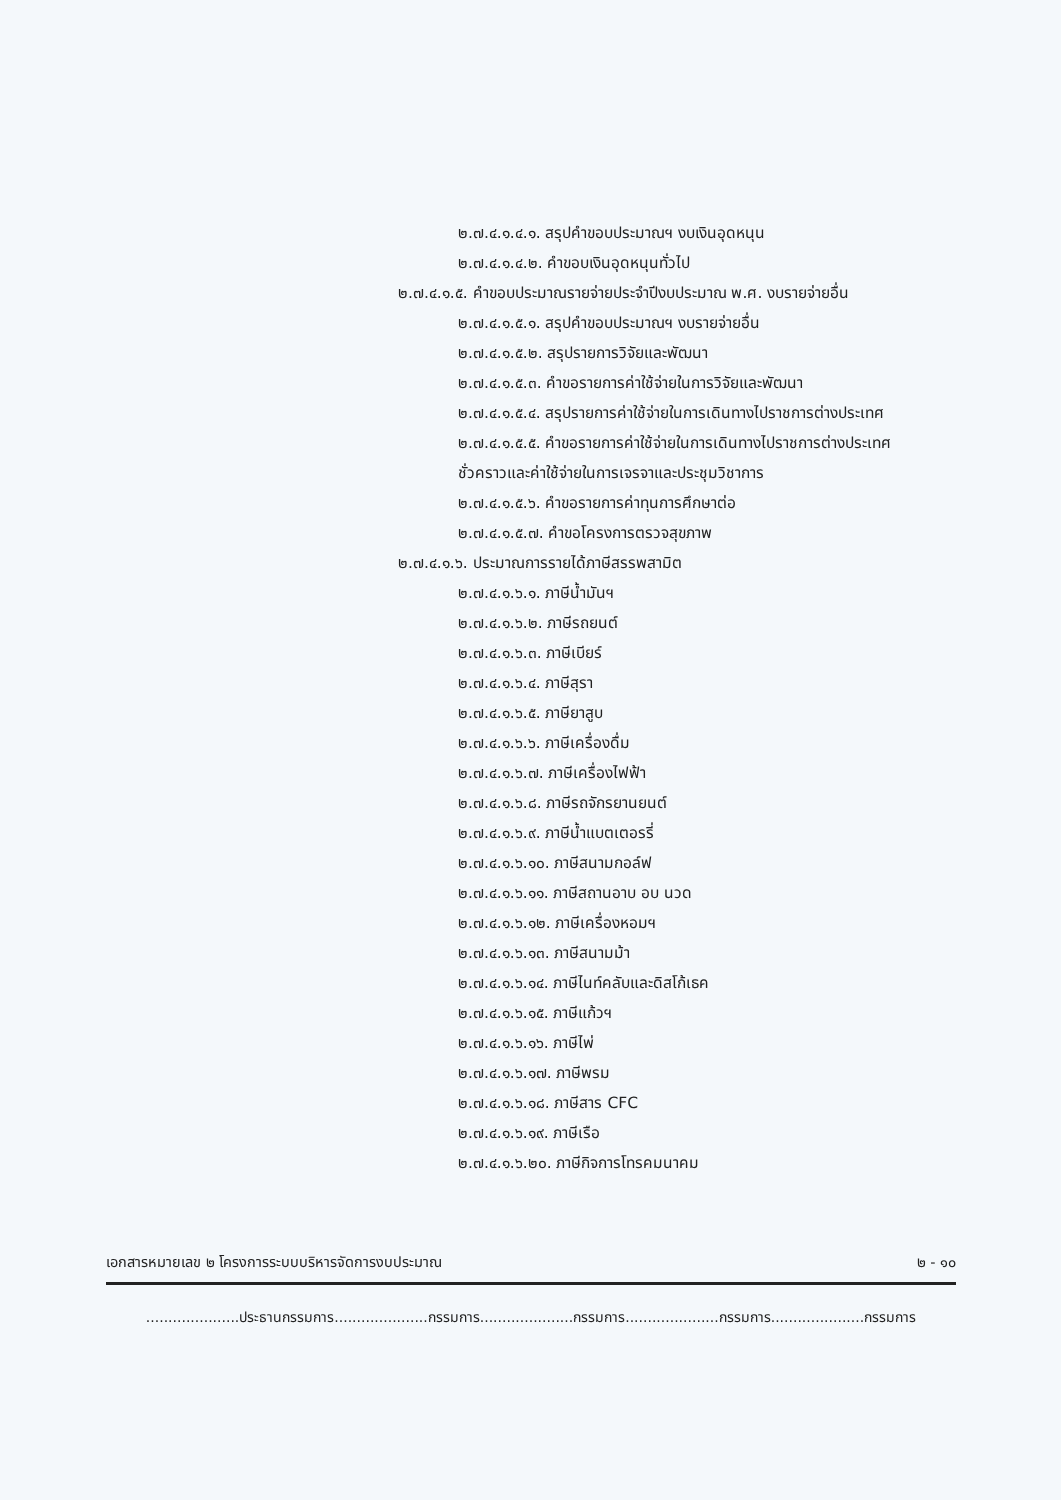๒.๗.๔.๑.๔.๑. สรุปคำขอบประมาณฯ งบเงินอุดหนุน
๒.๗.๔.๑.๔.๒. คำขอบเงินอุดหนุนทั่วไป
๒.๗.๔.๑.๕. คำขอบประมาณรายจ่ายประจำปีงบประมาณ พ.ศ. งบรายจ่ายอื่น
๒.๗.๔.๑.๕.๑. สรุปคำขอบประมาณฯ งบรายจ่ายอื่น
๒.๗.๔.๑.๕.๒. สรุปรายการวิจัยและพัฒนา
๒.๗.๔.๑.๕.๓. คำขอรายการค่าใช้จ่ายในการวิจัยและพัฒนา
๒.๗.๔.๑.๕.๔. สรุปรายการค่าใช้จ่ายในการเดินทางไปราชการต่างประเทศ
๒.๗.๔.๑.๕.๕. คำขอรายการค่าใช้จ่ายในการเดินทางไปราชการต่างประเทศชั่วคราวและค่าใช้จ่ายในการเจรจาและประชุมวิชาการ
๒.๗.๔.๑.๕.๖. คำขอรายการค่าทุนการศึกษาต่อ
๒.๗.๔.๑.๕.๗. คำขอโครงการตรวจสุขภาพ
๒.๗.๔.๑.๖. ประมาณการรายได้ภาษีสรรพสามิต
๒.๗.๔.๑.๖.๑. ภาษีน้ำมันฯ
๒.๗.๔.๑.๖.๒. ภาษีรถยนต์
๒.๗.๔.๑.๖.๓. ภาษีเบียร์
๒.๗.๔.๑.๖.๔. ภาษีสุรา
๒.๗.๔.๑.๖.๕. ภาษียาสูบ
๒.๗.๔.๑.๖.๖. ภาษีเครื่องดื่ม
๒.๗.๔.๑.๖.๗. ภาษีเครื่องไฟฟ้า
๒.๗.๔.๑.๖.๘. ภาษีรถจักรยานยนต์
๒.๗.๔.๑.๖.๙. ภาษีน้ำแบตเตอรรี่
๒.๗.๔.๑.๖.๑๐. ภาษีสนามกอล์ฟ
๒.๗.๔.๑.๖.๑๑. ภาษีสถานอาบ อบ นวด
๒.๗.๔.๑.๖.๑๒. ภาษีเครื่องหอมฯ
๒.๗.๔.๑.๖.๑๓. ภาษีสนามม้า
๒.๗.๔.๑.๖.๑๔. ภาษีไนท์คลับและดิสโก้เธค
๒.๗.๔.๑.๖.๑๕. ภาษีแก้วฯ
๒.๗.๔.๑.๖.๑๖. ภาษีไพ่
๒.๗.๔.๑.๖.๑๗. ภาษีพรม
๒.๗.๔.๑.๖.๑๘. ภาษีสาร CFC
๒.๗.๔.๑.๖.๑๙. ภาษีเรือ
๒.๗.๔.๑.๖.๒๐. ภาษีกิจการโทรคมนาคม
เอกสารหมายเลข ๒ โครงการระบบบริหารจัดการงบประมาณ ๒ - ๑๐
.....................ประธานกรรมการ.....................กรรมการ.....................กรรมการ.....................กรรมการ.....................กรรมการ